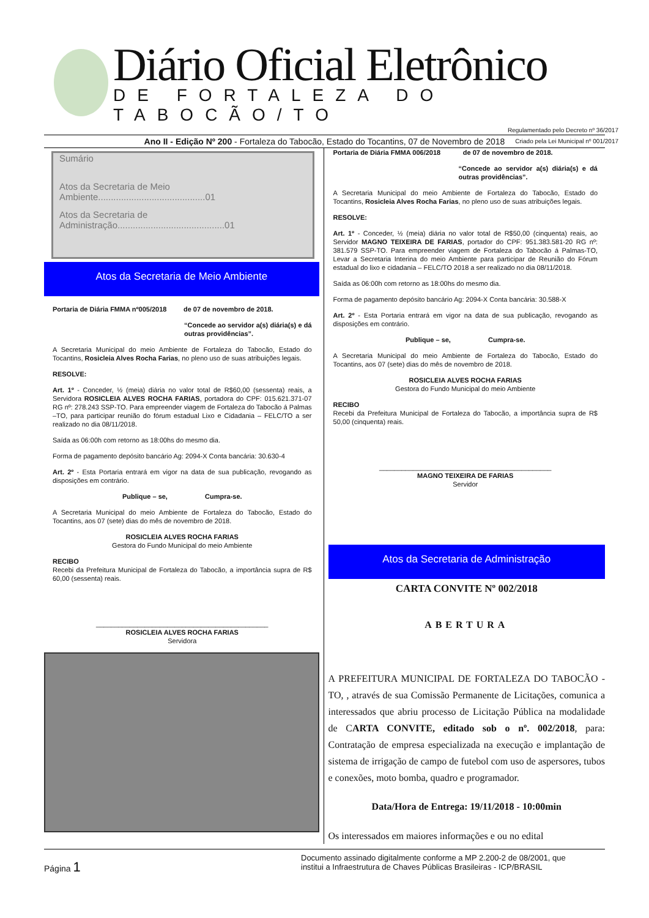Diário Oficial Eletrônico
DE FORTALEZA DO TABOCÃO/TO
Regulamentado pelo Decreto nº 36/2017
Criado pela Lei Municipal nº 001/2017
Ano II - Edição Nº 200 - Fortaleza do Tabocão, Estado do Tocantins, 07 de Novembro de 2018
Sumário
Atos da Secretaria de Meio Ambiente..........................................01
Atos da Secretaria de Administração..........................................01
Atos da Secretaria de Meio Ambiente
Portaria de Diária FMMA nº005/2018 de 07 de novembro de 2018.
“Concede ao servidor a(s) diária(s) e dá outras providências”.
A Secretaria Municipal do meio Ambiente de Fortaleza do Tabocão, Estado do Tocantins, Rosicleia Alves Rocha Farias, no pleno uso de suas atribuições legais.
RESOLVE:
Art. 1º - Conceder, ½ (meia) diária no valor total de R$60,00 (sessenta) reais, a Servidora ROSICLEIA ALVES ROCHA FARIAS, portadora do CPF: 015.621.371-07 RG nº: 278.243 SSP-TO. Para empreender viagem de Fortaleza do Tabocão á Palmas –TO, para participar reunião do fórum estadual Lixo e Cidadania – FELC/TO a ser realizado no dia 08/11/2018.
Saída as 06:00h com retorno as 18:00hs do mesmo dia.
Forma de pagamento depósito bancário Ag: 2094-X Conta bancária: 30.630-4
Art. 2º - Esta Portaria entrará em vigor na data de sua publicação, revogando as disposições em contrário.
Publique – se, Cumpra-se.
A Secretaria Municipal do meio Ambiente de Fortaleza do Tabocão, Estado do Tocantins, aos 07 (sete) dias do mês de novembro de 2018.
ROSICLEIA ALVES ROCHA FARIAS
Gestora do Fundo Municipal do meio Ambiente
RECIBO
Recebi da Prefeitura Municipal de Fortaleza do Tabocão, a importância supra de R$ 60,00 (sessenta) reais.
______________________________________________
ROSICLEIA ALVES ROCHA FARIAS
Servidora
Portaria de Diária FMMA 006/2018 de 07 de novembro de 2018.
“Concede ao servidor a(s) diária(s) e dá outras providências”.
A Secretaria Municipal do meio Ambiente de Fortaleza do Tabocão, Estado do Tocantins, Rosicleia Alves Rocha Farias, no pleno uso de suas atribuições legais.
RESOLVE:
Art. 1º - Conceder, ½ (meia) diária no valor total de R$50,00 (cinquenta) reais, ao Servidor MAGNO TEIXEIRA DE FARIAS, portador do CPF: 951.383.581-20 RG nº: 381.579 SSP-TO. Para empreender viagem de Fortaleza do Tabocão á Palmas-TO, Levar a Secretaria Interina do meio Ambiente para participar de Reunião do Fórum estadual do lixo e cidadania – FELC/TO 2018 a ser realizado no dia 08/11/2018.
Saída as 06:00h com retorno as 18:00hs do mesmo dia.
Forma de pagamento depósito bancário Ag: 2094-X Conta bancária: 30.588-X
Art. 2º - Esta Portaria entrará em vigor na data de sua publicação, revogando as disposições em contrário.
Publique – se, Cumpra-se.
A Secretaria Municipal do meio Ambiente de Fortaleza do Tabocão, Estado do Tocantins, aos 07 (sete) dias do mês de novembro de 2018.
ROSICLEIA ALVES ROCHA FARIAS
Gestora do Fundo Municipal do meio Ambiente
RECIBO
Recebi da Prefeitura Municipal de Fortaleza do Tabocão, a importância supra de R$ 50,00 (cinquenta) reais.
______________________________________________
MAGNO TEIXEIRA DE FARIAS
Servidor
Atos da Secretaria de Administração
CARTA CONVITE Nº 002/2018
ABERTURA
A PREFEITURA MUNICIPAL DE FORTALEZA DO TABOCÃO - TO, , através de sua Comissão Permanente de Licitações, comunica a interessados que abriu processo de Licitação Pública na modalidade de CARTA CONVITE, editado sob o nº. 002/2018, para: Contratação de empresa especializada na execução e implantação de sistema de irrigação de campo de futebol com uso de aspersores, tubos e conexões, moto bomba, quadro e programador.
Data/Hora de Entrega: 19/11/2018 - 10:00min
Os interessados em maiores informações e ou no edital
Página 1
Documento assinado digitalmente conforme a MP 2.200-2 de 08/2001, que
institui a Infraestrutura de Chaves Públicas Brasileiras - ICP/BRASIL